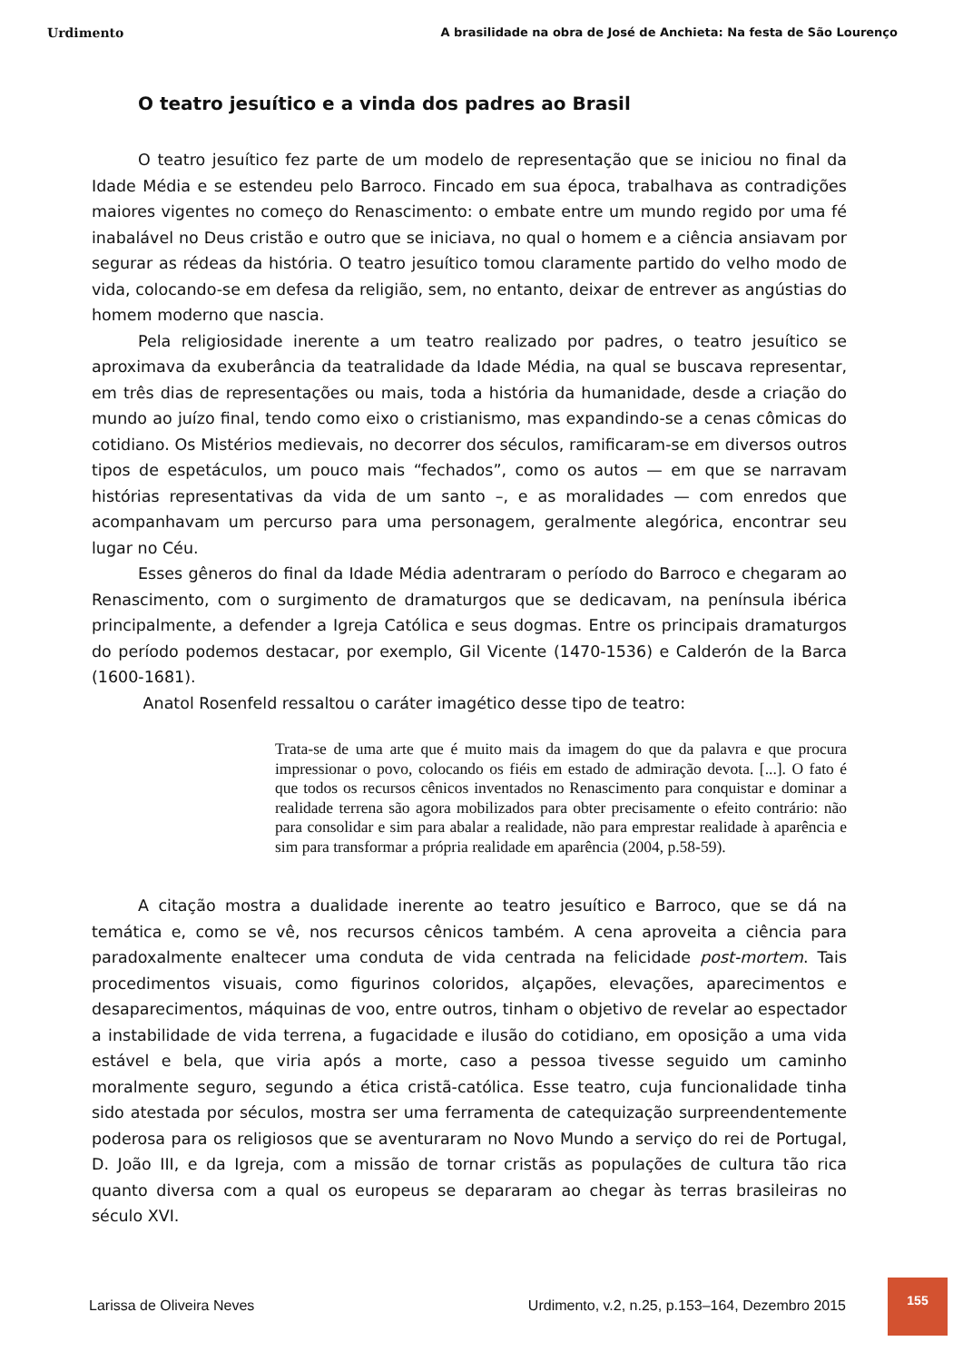Urdimento A brasilidade na obra de José de Anchieta: Na festa de São Lourenço
O teatro jesuítico e a vinda dos padres ao Brasil
O teatro jesuítico fez parte de um modelo de representação que se iniciou no final da Idade Média e se estendeu pelo Barroco. Fincado em sua época, trabalhava as contradições maiores vigentes no começo do Renascimento: o embate entre um mundo regido por uma fé inabalável no Deus cristão e outro que se iniciava, no qual o homem e a ciência ansiavam por segurar as rédeas da história. O teatro jesuítico tomou claramente partido do velho modo de vida, colocando-se em defesa da religião, sem, no entanto, deixar de entrever as angústias do homem moderno que nascia.
Pela religiosidade inerente a um teatro realizado por padres, o teatro jesuítico se aproximava da exuberância da teatralidade da Idade Média, na qual se buscava representar, em três dias de representações ou mais, toda a história da humanidade, desde a criação do mundo ao juízo final, tendo como eixo o cristianismo, mas expandindo-se a cenas cômicas do cotidiano. Os Mistérios medievais, no decorrer dos séculos, ramificaram-se em diversos outros tipos de espetáculos, um pouco mais “fechados”, como os autos — em que se narravam histórias representativas da vida de um santo –, e as moralidades — com enredos que acompanhavam um percurso para uma personagem, geralmente alegórica, encontrar seu lugar no Céu.
Esses gêneros do final da Idade Média adentraram o período do Barroco e chegaram ao Renascimento, com o surgimento de dramaturgos que se dedicavam, na península ibérica principalmente, a defender a Igreja Católica e seus dogmas. Entre os principais dramaturgos do período podemos destacar, por exemplo, Gil Vicente (1470-1536) e Calderón de la Barca (1600-1681).
Anatol Rosenfeld ressaltou o caráter imagético desse tipo de teatro:
Trata-se de uma arte que é muito mais da imagem do que da palavra e que procura impressionar o povo, colocando os fiéis em estado de admiração devota. [...]. O fato é que todos os recursos cênicos inventados no Renascimento para conquistar e dominar a realidade terrena são agora mobilizados para obter precisamente o efeito contrário: não para consolidar e sim para abalar a realidade, não para emprestar realidade à aparência e sim para transformar a própria realidade em aparência (2004, p.58-59).
A citação mostra a dualidade inerente ao teatro jesuítico e Barroco, que se dá na temática e, como se vê, nos recursos cênicos também. A cena aproveita a ciência para paradoxalmente enaltecer uma conduta de vida centrada na felicidade post-mortem. Tais procedimentos visuais, como figurinos coloridos, alçapões, elevações, aparecimentos e desaparecimentos, máquinas de voo, entre outros, tinham o objetivo de revelar ao espectador a instabilidade de vida terrena, a fugacidade e ilusão do cotidiano, em oposição a uma vida estável e bela, que viria após a morte, caso a pessoa tivesse seguido um caminho moralmente seguro, segundo a ética cristã-católica. Esse teatro, cuja funcionalidade tinha sido atestada por séculos, mostra ser uma ferramenta de catequização surpreendentemente poderosa para os religiosos que se aventuraram no Novo Mundo a serviço do rei de Portugal, D. João III, e da Igreja, com a missão de tornar cristãs as populações de cultura tão rica quanto diversa com a qual os europeus se depararam ao chegar às terras brasileiras no século XVI.
Larissa de Oliveira Neves Urdimento, v.2, n.25, p.153–164, Dezembro 2015
155